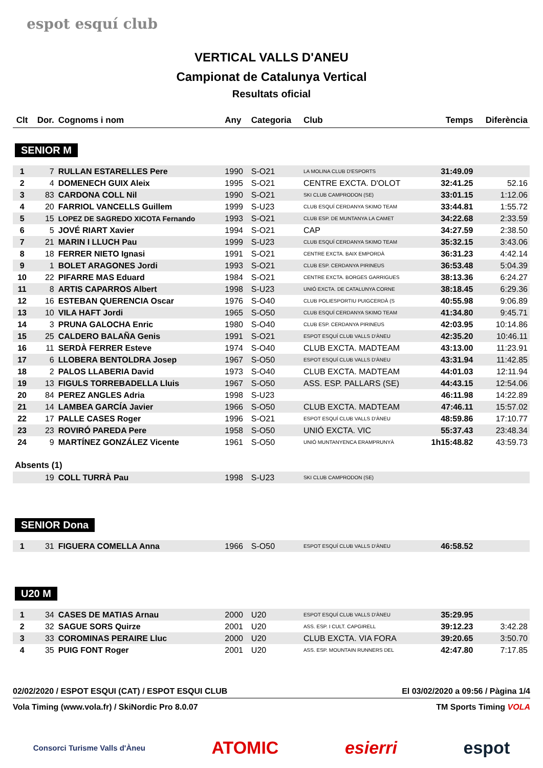espot esquí club
VERTICAL VALLS D'ANEU
Campionat de Catalunya Vertical
Resultats oficial
| Clt | Dor. | Cognoms i nom | Any | Categoria | Club | Temps | Diferència |
| --- | --- | --- | --- | --- | --- | --- | --- |
| SENIOR M | | | | | | | |
| 1 | 7 | RULLAN ESTARELLES Pere | 1990 | S-O21 | LA MOLINA CLUB D'ESPORTS | 31:49.09 | |
| 2 | 4 | DOMENECH GUIX Aleix | 1995 | S-O21 | CENTRE EXCTA. D'OLOT | 32:41.25 | 52.16 |
| 3 | 83 | CARDONA COLL Nil | 1990 | S-O21 | SKI CLUB CAMPRODON (SE) | 33:01.15 | 1:12.06 |
| 4 | 20 | FARRIOL VANCELLS Guillem | 1999 | S-U23 | CLUB ESQUÍ CERDANYA SKIMO TEAM | 33:44.81 | 1:55.72 |
| 5 | 15 | LOPEZ DE SAGREDO XICOTA Fernando | 1993 | S-O21 | CLUB ESP. DE MUNTANYA LA CAMET | 34:22.68 | 2:33.59 |
| 6 | 5 | JOVÉ RIART Xavier | 1994 | S-O21 | CAP | 34:27.59 | 2:38.50 |
| 7 | 21 | MARIN I LLUCH Pau | 1999 | S-U23 | CLUB ESQUÍ CERDANYA SKIMO TEAM | 35:32.15 | 3:43.06 |
| 8 | 18 | FERRER NIETO Ignasi | 1991 | S-O21 | CENTRE EXCTA. BAIX EMPORDÀ | 36:31.23 | 4:42.14 |
| 9 | 1 | BOLET ARAGONES Jordi | 1993 | S-O21 | CLUB ESP. CERDANYA PIRINEUS | 36:53.48 | 5:04.39 |
| 10 | 22 | PIFARRE MAS Eduard | 1984 | S-O21 | CENTRE EXCTA. BORGES GARRIGUES | 38:13.36 | 6:24.27 |
| 11 | 8 | ARTIS CAPARROS Albert | 1998 | S-U23 | UNIÓ EXCTA. DE CATALUNYA CORNE | 38:18.45 | 6:29.36 |
| 12 | 16 | ESTEBAN QUERENCIA Oscar | 1976 | S-O40 | CLUB POLIESPORTIU PUIGCERDÀ (S | 40:55.98 | 9:06.89 |
| 13 | 10 | VILA HAFT Jordi | 1965 | S-O50 | CLUB ESQUÍ CERDANYA SKIMO TEAM | 41:34.80 | 9:45.71 |
| 14 | 3 | PRUNA GALOCHA Enric | 1980 | S-O40 | CLUB ESP. CERDANYA PIRINEUS | 42:03.95 | 10:14.86 |
| 15 | 25 | CALDERO BALAÑA Genis | 1991 | S-O21 | ESPOT ESQUÍ CLUB VALLS D'ÀNEU | 42:35.20 | 10:46.11 |
| 16 | 11 | SERDÀ FERRER Esteve | 1974 | S-O40 | CLUB EXCTA. MADTEAM | 43:13.00 | 11:23.91 |
| 17 | 6 | LLOBERA BENTOLDRA Josep | 1967 | S-O50 | ESPOT ESQUÍ CLUB VALLS D'ÀNEU | 43:31.94 | 11:42.85 |
| 18 | 2 | PALOS LLABERIA David | 1973 | S-O40 | CLUB EXCTA. MADTEAM | 44:01.03 | 12:11.94 |
| 19 | 13 | FIGULS TORREBADELLA Lluis | 1967 | S-O50 | ASS. ESP. PALLARS (SE) | 44:43.15 | 12:54.06 |
| 20 | 84 | PEREZ ANGLES Adria | 1998 | S-U23 | | 46:11.98 | 14:22.89 |
| 21 | 14 | LAMBEA GARCÍA Javier | 1966 | S-O50 | CLUB EXCTA. MADTEAM | 47:46.11 | 15:57.02 |
| 22 | 17 | PALLE CASES Roger | 1996 | S-O21 | ESPOT ESQUÍ CLUB VALLS D'ÀNEU | 48:59.86 | 17:10.77 |
| 23 | 23 | ROVIRÓ PAREDA Pere | 1958 | S-O50 | UNIÓ EXCTA. VIC | 55:37.43 | 23:48.34 |
| 24 | 9 | MARTÍNEZ GONZÁLEZ Vicente | 1961 | S-O50 | UNIÓ MUNTANYENCA ERAMPRUNYÀ | 1h15:48.82 | 43:59.73 |
| Absents (1) | | | | | | | |
| | 19 | COLL TURRÀ Pau | 1998 | S-U23 | SKI CLUB CAMPRODON (SE) | | |
| SENIOR Dona | | | | | | | |
| 1 | 31 | FIGUERA COMELLA Anna | 1966 | S-O50 | ESPOT ESQUÍ CLUB VALLS D'ÀNEU | 46:58.52 | |
| U20 M | | | | | | | |
| 1 | 34 | CASES DE MATIAS Arnau | 2000 | U20 | ESPOT ESQUÍ CLUB VALLS D'ÀNEU | 35:29.95 | |
| 2 | 32 | SAGUE SORS Quirze | 2001 | U20 | ASS. ESP. I CULT. CAPGIRELL | 39:12.23 | 3:42.28 |
| 3 | 33 | COROMINAS PERAIRE Lluc | 2000 | U20 | CLUB EXCTA. VIA FORA | 39:20.65 | 3:50.70 |
| 4 | 35 | PUIG FONT Roger | 2001 | U20 | ASS. ESP. MOUNTAIN RUNNERS DEL | 42:47.80 | 7:17.85 |
02/02/2020 / ESPOT ESQUI (CAT) / ESPOT ESQUI CLUB El 03/02/2020 a 09:56 / Pàgina 1/4
Vola Timing (www.vola.fr) / SkiNordic Pro 8.0.07 TM Sports Timing VOLA
Consorci Turisme Valls d'Àneu ATOMIC esierri espot